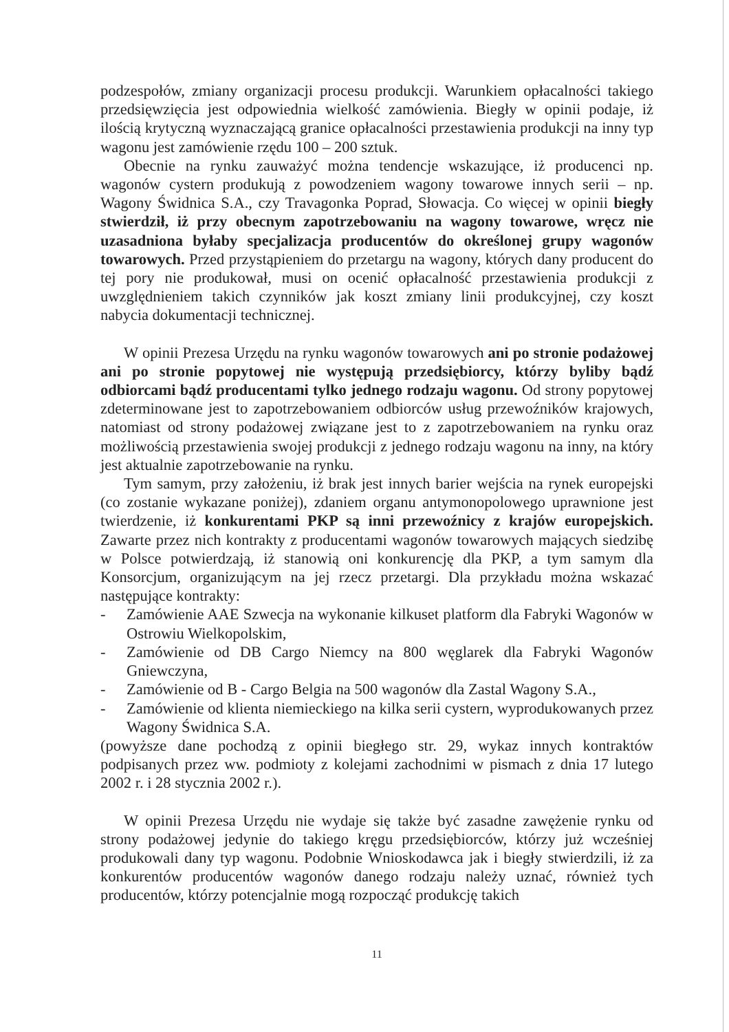podzespołów, zmiany organizacji procesu produkcji. Warunkiem opłacalności takiego przedsięwzięcia jest odpowiednia wielkość zamówienia. Biegły w opinii podaje, iż ilością krytyczną wyznaczającą granice opłacalności przestawienia produkcji na inny typ wagonu jest zamówienie rzędu 100 – 200 sztuk.
Obecnie na rynku zauważyć można tendencje wskazujące, iż producenci np. wagonów cystern produkują z powodzeniem wagony towarowe innych serii – np. Wagony Świdnica S.A., czy Travagonka Poprad, Słowacja. Co więcej w opinii biegły stwierdził, iż przy obecnym zapotrzebowaniu na wagony towarowe, wręcz nie uzasadniona byłaby specjalizacja producentów do określonej grupy wagonów towarowych. Przed przystąpieniem do przetargu na wagony, których dany producent do tej pory nie produkował, musi on ocenić opłacalność przestawienia produkcji z uwzględnieniem takich czynników jak koszt zmiany linii produkcyjnej, czy koszt nabycia dokumentacji technicznej.
W opinii Prezesa Urzędu na rynku wagonów towarowych ani po stronie podażowej ani po stronie popytowej nie występują przedsiębiorcy, którzy byliby bądź odbiorcami bądź producentami tylko jednego rodzaju wagonu. Od strony popytowej zdeterminowane jest to zapotrzebowaniem odbiorców usług przewoźników krajowych, natomiast od strony podażowej związane jest to z zapotrzebowaniem na rynku oraz możliwością przestawienia swojej produkcji z jednego rodzaju wagonu na inny, na który jest aktualnie zapotrzebowanie na rynku.
Tym samym, przy założeniu, iż brak jest innych barier wejścia na rynek europejski (co zostanie wykazane poniżej), zdaniem organu antymonopolowego uprawnione jest twierdzenie, iż konkurentami PKP są inni przewoźnicy z krajów europejskich. Zawarte przez nich kontrakty z producentami wagonów towarowych mających siedzibę w Polsce potwierdzają, iż stanowią oni konkurencję dla PKP, a tym samym dla Konsorcjum, organizującym na jej rzecz przetargi. Dla przykładu można wskazać następujące kontrakty:
- Zamówienie AAE Szwecja na wykonanie kilkuset platform dla Fabryki Wagonów w Ostrowiu Wielkopolskim,
- Zamówienie od DB Cargo Niemcy na 800 węglarek dla Fabryki Wagonów Gniewczyna,
- Zamówienie od B - Cargo Belgia na 500 wagonów dla Zastal Wagony S.A.,
- Zamówienie od klienta niemieckiego na kilka serii cystern, wyprodukowanych przez Wagony Świdnica S.A.
(powyższe dane pochodzą z opinii biegłego str. 29, wykaz innych kontraktów podpisanych przez ww. podmioty z kolejami zachodnimi w pismach z dnia 17 lutego 2002 r. i 28 stycznia 2002 r.).
W opinii Prezesa Urzędu nie wydaje się także być zasadne zawężenie rynku od strony podażowej jedynie do takiego kręgu przedsiębiorców, którzy już wcześniej produkowali dany typ wagonu. Podobnie Wnioskodawca jak i biegły stwierdzili, iż za konkurentów producentów wagonów danego rodzaju należy uznać, również tych producentów, którzy potencjalnie mogą rozpocząć produkcję takich
11